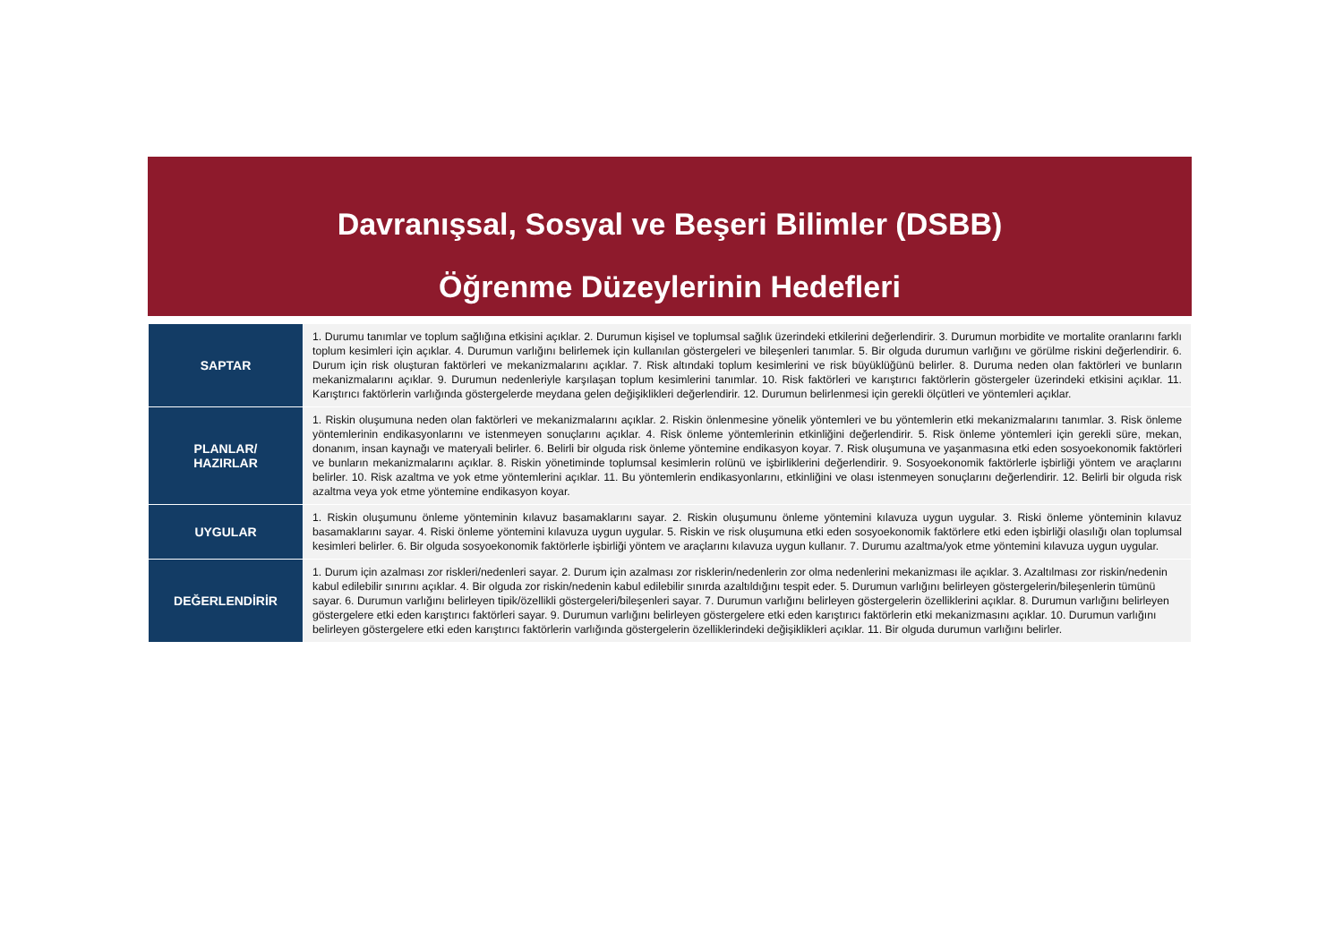Davranışsal, Sosyal ve Beşeri Bilimler (DSBB)
Öğrenme Düzeylerinin Hedefleri
| SAPTAR | 1. Durumu tanımlar ve toplum sağlığına etkisini açıklar. 2. Durumun kişisel ve toplumsal sağlık üzerindeki etkilerini değerlendirir. 3. Durumun morbidite ve mortalite oranlarını farklı toplum kesimleri için açıklar. 4. Durumun varlığını belirlemek için kullanılan göstergeleri ve bileşenleri tanımlar. 5. Bir olguda durumun varlığını ve görülme riskini değerlendirir. 6. Durum için risk oluşturan faktörleri ve mekanizmalarını açıklar. 7. Risk altındaki toplum kesimlerini ve risk büyüklüğünü belirler. 8. Duruma neden olan faktörleri ve bunların mekanizmalarını açıklar. 9. Durumun nedenleriyle karşılaşan toplum kesimlerini tanımlar. 10. Risk faktörleri ve karıştırıcı faktörlerin göstergeler üzerindeki etkisini açıklar. 11. Karıştırıcı faktörlerin varlığında göstergelerde meydana gelen değişiklikleri değerlendirir. 12. Durumun belirlenmesi için gerekli ölçütleri ve yöntemleri açıklar. |
| PLANLAR/ HAZIRLAR | 1. Riskin oluşumuna neden olan faktörleri ve mekanizmalarını açıklar. 2. Riskin önlenmesine yönelik yöntemleri ve bu yöntemlerin etki mekanizmalarını tanımlar. 3. Risk önleme yöntemlerinin endikasyonlarını ve istenmeyen sonuçlarını açıklar. 4. Risk önleme yöntemlerinin etkinliğini değerlendirir. 5. Risk önleme yöntemleri için gerekli süre, mekan, donanım, insan kaynağı ve materyali belirler. 6. Belirli bir olguda risk önleme yöntemine endikasyon koyar. 7. Risk oluşumuna ve yaşanmasına etki eden sosyoekonomik faktörleri ve bunların mekanizmalarını açıklar. 8. Riskin yönetiminde toplumsal kesimlerin rolünü ve işbirliklerini değerlendirir. 9. Sosyoekonomik faktörlerle işbirliği yöntem ve araçlarını belirler. 10. Risk azaltma ve yok etme yöntemlerini açıklar. 11. Bu yöntemlerin endikasyonlarını, etkinliğini ve olası istenmeyen sonuçlarını değerlendirir. 12. Belirli bir olguda risk azaltma veya yok etme yöntemine endikasyon koyar. |
| UYGULAR | 1. Riskin oluşumunu önleme yönteminin kılavuz basamaklarını sayar. 2. Riskin oluşumunu önleme yöntemini kılavuza uygun uygular. 3. Riski önleme yönteminin kılavuz basamaklarını sayar. 4. Riski önleme yöntemini kılavuza uygun uygular. 5. Riskin ve risk oluşumuna etki eden sosyoekonomik faktörlere etki eden işbirliği olasılığı olan toplumsal kesimleri belirler. 6. Bir olguda sosyoekonomik faktörlerle işbirliği yöntem ve araçlarını kılavuza uygun kullanır. 7. Durumu azaltma/yok etme yöntemini kılavuza uygun uygular. |
| DEĞERLENDİRİR | 1. Durum için azalması zor riskleri/nedenleri sayar. 2. Durum için azalması zor risklerin/nedenlerin zor olma nedenlerini mekanizması ile açıklar. 3. Azaltılması zor riskin/nedenin kabul edilebilir sınırını açıklar. 4. Bir olguda zor riskin/nedenin kabul edilebilir sınırda azaltıldığını tespit eder. 5. Durumun varlığını belirleyen göstergelerin/bileşenlerin tümünü sayar. 6. Durumun varlığını belirleyen tipik/özellikli göstergeleri/bileşenleri sayar. 7. Durumun varlığını belirleyen göstergelerin özelliklerini açıklar. 8. Durumun varlığını belirleyen göstergelere etki eden karıştırıcı faktörleri sayar. 9. Durumun varlığını belirleyen göstergelere etki eden karıştırıcı faktörlerin etki mekanizmasını açıklar. 10. Durumun varlığını belirleyen göstergelere etki eden karıştırıcı faktörlerin varlığında göstergelerin özelliklerindeki değişiklikleri açıklar. 11. Bir olguda durumun varlığını belirler. |